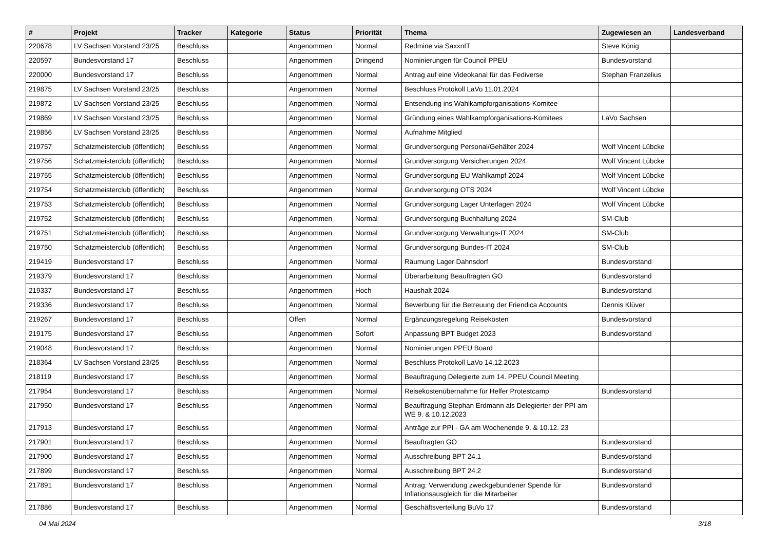| # | Projekt | Tracker | Kategorie | Status | Priorität | Thema | Zugewiesen an | Landesverband |
| --- | --- | --- | --- | --- | --- | --- | --- | --- |
| 220678 | LV Sachsen Vorstand 23/25 | Beschluss | | Angenommen | Normal | Redmine via SaxxnIT | Steve König | |
| 220597 | Bundesvorstand 17 | Beschluss | | Angenommen | Dringend | Nominierungen für Council PPEU | Bundesvorstand | |
| 220000 | Bundesvorstand 17 | Beschluss | | Angenommen | Normal | Antrag auf eine Videokanal für das Fediverse | Stephan Franzelius | |
| 219875 | LV Sachsen Vorstand 23/25 | Beschluss | | Angenommen | Normal | Beschluss Protokoll LaVo 11.01.2024 | | |
| 219872 | LV Sachsen Vorstand 23/25 | Beschluss | | Angenommen | Normal | Entsendung ins Wahlkampforganisations-Komitee | | |
| 219869 | LV Sachsen Vorstand 23/25 | Beschluss | | Angenommen | Normal | Gründung eines Wahlkampforganisations-Komitees | LaVo Sachsen | |
| 219856 | LV Sachsen Vorstand 23/25 | Beschluss | | Angenommen | Normal | Aufnahme Mitglied | | |
| 219757 | Schatzmeisterclub (öffentlich) | Beschluss | | Angenommen | Normal | Grundversorgung Personal/Gehälter 2024 | Wolf Vincent Lübcke | |
| 219756 | Schatzmeisterclub (öffentlich) | Beschluss | | Angenommen | Normal | Grundversorgung Versicherungen 2024 | Wolf Vincent Lübcke | |
| 219755 | Schatzmeisterclub (öffentlich) | Beschluss | | Angenommen | Normal | Grundversorgung EU Wahlkampf 2024 | Wolf Vincent Lübcke | |
| 219754 | Schatzmeisterclub (öffentlich) | Beschluss | | Angenommen | Normal | Grundversorgung OTS 2024 | Wolf Vincent Lübcke | |
| 219753 | Schatzmeisterclub (öffentlich) | Beschluss | | Angenommen | Normal | Grundversorgung Lager Unterlagen 2024 | Wolf Vincent Lübcke | |
| 219752 | Schatzmeisterclub (öffentlich) | Beschluss | | Angenommen | Normal | Grundversorgung Buchhaltung 2024 | SM-Club | |
| 219751 | Schatzmeisterclub (öffentlich) | Beschluss | | Angenommen | Normal | Grundversorgung Verwaltungs-IT 2024 | SM-Club | |
| 219750 | Schatzmeisterclub (öffentlich) | Beschluss | | Angenommen | Normal | Grundversorgung Bundes-IT 2024 | SM-Club | |
| 219419 | Bundesvorstand 17 | Beschluss | | Angenommen | Normal | Räumung Lager Dahnsdorf | Bundesvorstand | |
| 219379 | Bundesvorstand 17 | Beschluss | | Angenommen | Normal | Überarbeitung Beauftragten GO | Bundesvorstand | |
| 219337 | Bundesvorstand 17 | Beschluss | | Angenommen | Hoch | Haushalt 2024 | Bundesvorstand | |
| 219336 | Bundesvorstand 17 | Beschluss | | Angenommen | Normal | Bewerbung für die Betreuung der Friendica Accounts | Dennis Klüver | |
| 219267 | Bundesvorstand 17 | Beschluss | | Offen | Normal | Ergänzungsregelung Reisekosten | Bundesvorstand | |
| 219175 | Bundesvorstand 17 | Beschluss | | Angenommen | Sofort | Anpassung BPT Budget 2023 | Bundesvorstand | |
| 219048 | Bundesvorstand 17 | Beschluss | | Angenommen | Normal | Nominierungen PPEU Board | | |
| 218364 | LV Sachsen Vorstand 23/25 | Beschluss | | Angenommen | Normal | Beschluss Protokoll LaVo 14.12.2023 | | |
| 218119 | Bundesvorstand 17 | Beschluss | | Angenommen | Normal | Beauftragung Delegierte zum 14. PPEU Council Meeting | | |
| 217954 | Bundesvorstand 17 | Beschluss | | Angenommen | Normal | Reisekostenübernahme für Helfer Protestcamp | Bundesvorstand | |
| 217950 | Bundesvorstand 17 | Beschluss | | Angenommen | Normal | Beauftragung Stephan Erdmann als Delegierter der PPI am WE 9. & 10.12.2023 | | |
| 217913 | Bundesvorstand 17 | Beschluss | | Angenommen | Normal | Anträge zur PPI - GA am Wochenende 9. & 10.12. 23 | | |
| 217901 | Bundesvorstand 17 | Beschluss | | Angenommen | Normal | Beauftragten GO | Bundesvorstand | |
| 217900 | Bundesvorstand 17 | Beschluss | | Angenommen | Normal | Ausschreibung BPT 24.1 | Bundesvorstand | |
| 217899 | Bundesvorstand 17 | Beschluss | | Angenommen | Normal | Ausschreibung BPT 24.2 | Bundesvorstand | |
| 217891 | Bundesvorstand 17 | Beschluss | | Angenommen | Normal | Antrag: Verwendung zweckgebundener Spende für Inflationsausgleich für die Mitarbeiter | Bundesvorstand | |
| 217886 | Bundesvorstand 17 | Beschluss | | Angenommen | Normal | Geschäftsverteilung BuVo 17 | Bundesvorstand | |
04 Mai 2024 3/18